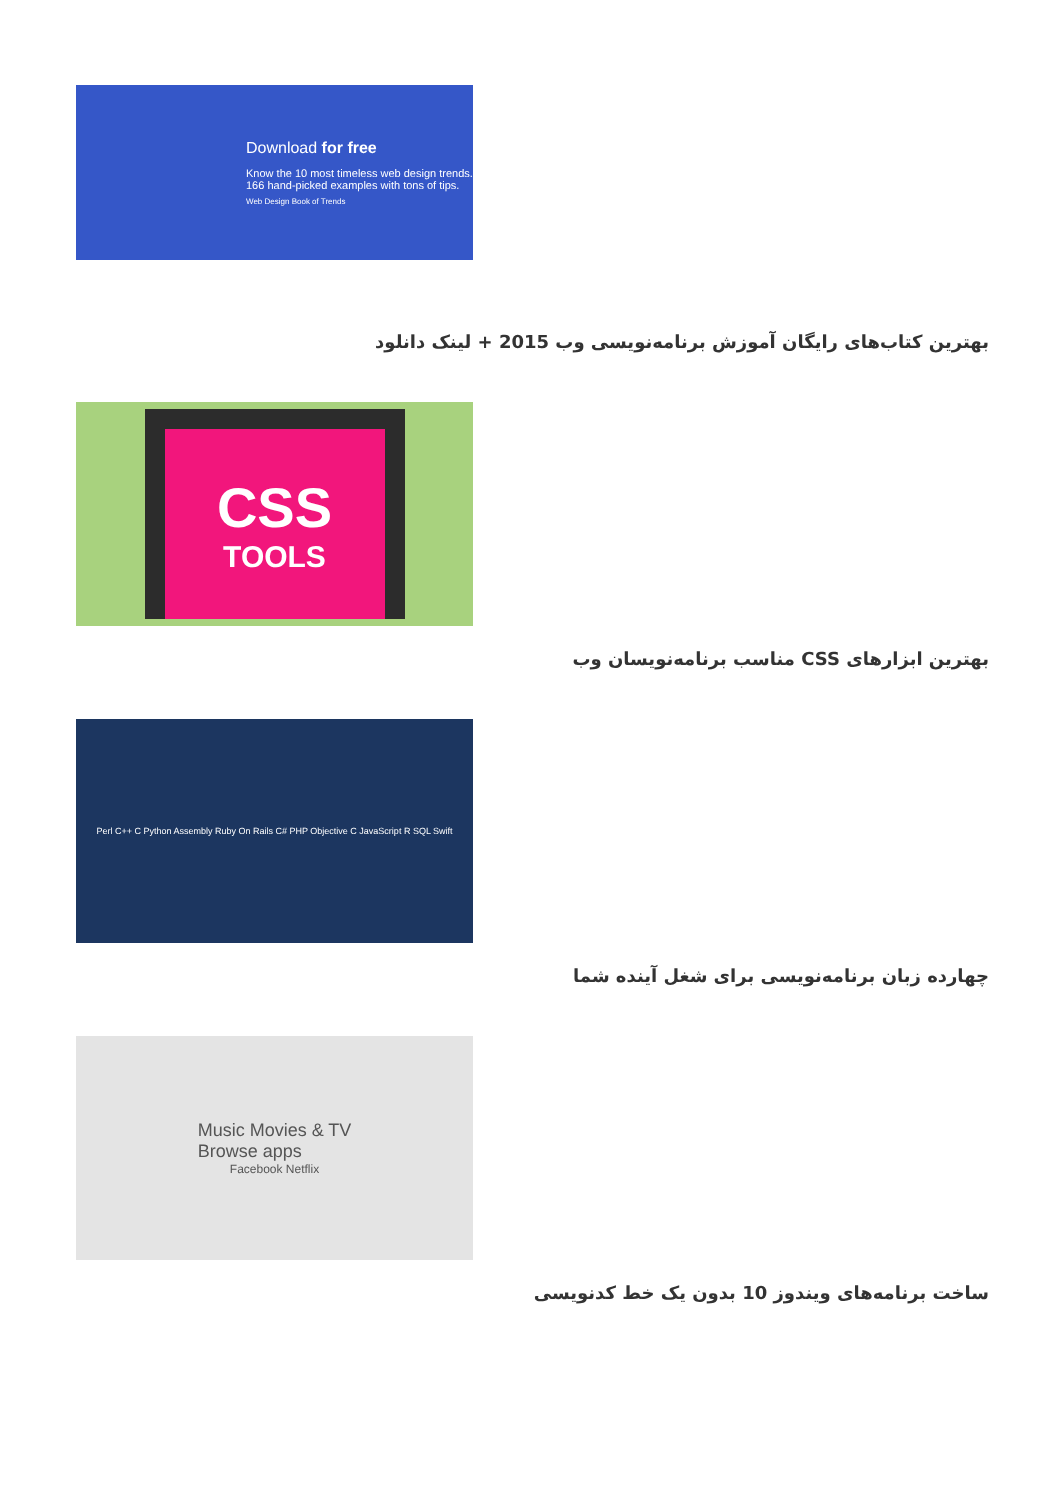Download for free
Know the 10 most timeless web design trends. 166 hand-picked examples with tons of tips.
Web Design Book of Trends
بهترین کتاب‌های رایگان آموزش برنامه‌نویسی وب 2015 + لینک دانلود
CSS
TOOLS
بهترین ابزارهای CSS مناسب برنامه‌نویسان وب
Perl C++ C Python Assembly Ruby On Rails C# PHP Objective C JavaScript R SQL Swift
چهارده زبان برنامه‌نویسی برای شغل آینده شما
Music Movies & TV
Browse apps
Facebook Netflix
ساخت برنامه‌های ویندوز 10 بدون یک خط کدنویسی